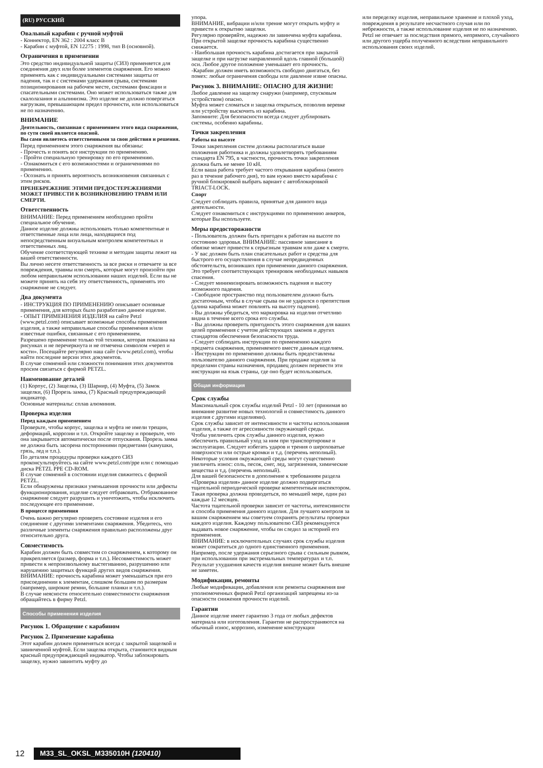(RU) РУССКИЙ
Овальный карабин с ручной муфтой
- Коннектор, EN 362 : 2004 класс B
- Карабин с муфтой, EN 12275 : 1998, тип B (основной).
Ограничения в применении
Это средство индивидуальной защиты (СИЗ) применяется для соединения двух или более элементов снаряжения. Его можно применять как с индивидуальными системами защиты от падения, так и с системами удержания срыва, системами позиционирования на рабочем месте, системами фиксации и спасательными системами. Оно может использоваться также для скалолазания и альпинизма. Это изделие не должно повергаться нагрузкам, превышающим предел прочности, или использоваться не по назначению.
ВНИМАНИЕ
Деятельность, связанная с применением этого вида снаряжения, по сути своей является опасной.
Вы сами являетесь ответственными за свои действия и решения.
Перед применением этого снаряжения вы обязаны:
- Прочесть и понять все инструкции по применению.
- Пройти специальную тренировку по его применению.
- Ознакомиться с его возможностями и ограничениями по применению.
- Осознать и принять вероятность возникновения связанных с этим рисков.
ПРЕНЕБРЕЖЕНИЕ ЭТИМИ ПРЕДОСТЕРЕЖЕНИЯМИ МОЖЕТ ПРИВЕСТИ К ВОЗНИКНОВЕНИЮ ТРАВМ ИЛИ СМЕРТИ.
Ответственность
ВНИМАНИЕ: Перед применением необходимо пройти специальное обучение.
Данное изделие должны использовать только компетентные и ответственные лица или лица, находящиеся под непосредственным визуальным контролем компетентных и ответственных лиц.
Обучение соответствующей технике и методам защиты лежит на вашей ответственности.
Вы лично несете ответственность за все риски и отвечаете за все повреждения, травмы или смерть, которые могут произойти при любом неправильном использовании наших изделий. Если вы не можете принять на себя эту ответственность, применять это снаряжение не следует.
Два документа
- ИНСТРУКЦИЯ ПО ПРИМЕНЕНИЮ описывает основные применения, для которых было разработано данное изделие.
- ОПЫТ ПРИМЕНЕНИЯ ИЗДЕЛИЯ на сайте Petzl (www.petzl.com) описывает возможные способы применения изделия, а также неправильные способы применения и/или известные ошибки, связанные с его применением.
Разрешено применение только той техники, которая показана на рисунках и не перечеркнута и не отмечена символом «череп и кости». Посещайте регулярно наш сайт (www.petzl.com), чтобы найти последние версии этих документов.
В случае сомнений или сложности понимания этих документов просим связаться с фирмой PETZL.
Наименование деталей
(1) Корпус, (2) Защелка, (3) Шарнир, (4) Муфта, (5) Замок защелки, (6) Прорезь замка, (7) Красный предупреждающий индикатор.
Основные материалы: сплав алюминия.
Проверка изделия
Перед каждым применением
Проверьте, чтобы корпус, защелка и муфта не имели трещин, деформаций, коррозии и т.п. Откройте защелку и проверьте, что она закрывается автоматически после отпускания. Прорезь замка не должна быть засорена посторонними предметами (камушки, грязь, лед и т.п.).
По деталям процедуры проверки каждого СИЗ проконсультируйтесь на сайте www.petzl.com/ppe или с помощью диска PETZL PPE CD-ROM.
В случае сомнений в состоянии изделия свяжитесь с фирмой PETZL.
Если обнаружены признаки уменьшения прочности или дефекты функционирования, изделие следует отбраковать. Отбракованное снаряжение следует разрушить и уничтожить, чтобы исключить последующее его применение.
В процессе применения
Очень важно регулярно проверять состояние изделия и его соединение с другими элементами снаряжения. Убедитесь, что различные элементы снаряжения правильно расположены друг относительно друга.
Совместимость
Карабин должен быть совместим со снаряжением, к которому он прикрепляется (размер, форма и т.п.). Несовместимость может привести к непроизвольному выстегиванию, разрушению или нарушению защитных функций других видов снаряжения.
ВНИМАНИЕ: прочность карабина может уменьшаться при его присоединении к элементам, слишком большим по размерам (например, широкие ремни, большие планки и т.п.).
В случае неясности относительно совместимости снаряжения обращайтесь в фирму Petzl.
Способы применения изделия
Рисунок 1. Обращение с карабином
Рисунок 2. Применение карабина
Этот карабин должен применяться всегда с закрытой защелкой и завинченной муфтой. Если защелка открыта, становится видным красный предупреждающий индикатор. Чтобы заблокировать защелку, нужно завинтить муфту до
упора.
ВНИМАНИЕ, вибрации и/или трение могут открыть муфту и привести к открытию защелки.
Регулярно проверяйте, надежно ли завинчена муфта карабина.
При открытой защелке прочность карабина существенно снижается.
- Наибольшая прочность карабина достигается при закрытой защелке и при нагрузке направленной вдоль главной (большой) оси. Любое другое положение уменьшает его прочность.
-Карабин должен иметь возможность свободно двигаться, без помех: любые ограничения свободы или давление извне опасны.
Рисунок 3. ВНИМАНИЕ: ОПАСНО ДЛЯ ЖИЗНИ!
Любое давление на защелку снаружи (например, спусковым устройством) опасно.
Муфта может сломаться и защелка открыться, позволив веревке или устройству выскочить из карабина.
Запомните: Для безопасности всегда следует дублировать системы, особенно карабины.
Точки закрепления
Работы на высоте
Точки закрепления систем должны располагаться выше положения работника и должны удовлетворять требованиям стандарта EN 795, в частности, прочность точки закрепления должна быть не менее 10 кН.
Если ваша работа требует частого открывания карабина (много раз в течение рабочего дня), то вам нужно вместо карабина с ручной блокировкой выбрать вариант с автоблокировкой TRIACT-LOCK.
Спорт
Следует соблюдать правила, принятые для данного вида деятельности.
Следует ознакомиться с инструкциями по применению анкеров, которые Вы используете.
Меры предосторожности
- Пользователь должен быть пригоден к работам на высоте по состоянию здоровья. ВНИМАНИЕ: пассивное зависание в обвязке может привести к серьезным травмам или даже к смерти.
- У вас должен быть план спасательных работ и средства для быстрого его осуществления в случае непредвиденных обстоятельств, возникших при применении данного снаряжения. Это требует соответствующих тренировок необходимых навыков спасения.
- Следует минимизировать возможность падения и высоту возможного падения.
- Свободное пространство под пользователем должно быть достаточным, чтобы в случае срыва он не ударился о препятствия (длина карабина может повлиять на высоту падения).
- Вы должны убедиться, что маркировка на изделии отчетливо видна в течение всего срока его службы.
- Вы должны проверить пригодность этого снаряжения для ваших целей применения с учетом действующих законов и других стандартов обеспечения безопасности труда.
- Следует соблюдать инструкции по применению каждого предмета снаряжения, применяемого вместе данным изделием.
- Инструкции по применению должны быть предоставлены пользователю данного снаряжения. При продаже изделия за пределами страны назначения, продавец должен перевести эти инструкции на язык страны, где оно будет использоваться.
Общая информация
Срок службы
Максимальный срок службы изделий Petzl - 10 лет (принимая во внимание развитие новых технологий и совместимость данного изделия с другими изделиями).
Срок службы зависит от интенсивности и частоты использования изделия, а также от агрессивности окружающей среды.
Чтобы увеличить срок службы данного изделия, нужно обеспечить правильный уход за ним при транспортировке и эксплуатации. Следует избегать ударов и трения о шероховатые поверхности или острые кромки и т.д. (перечень неполный).
Некоторые условия окружающей среды могут существенно увеличить износ: соль, песок, снег, лед, загрязнения, химические вещества и т.д. (перечень неполный).
Для вашей безопасности в дополнение к требованиям раздела «Проверка изделия» данное изделие должно подвергаться тщательной периодической проверке компетентным инспектором. Такая проверка должна проводиться, по меньшей мере, один раз каждые 12 месяцев.
Частота тщательной проверки зависит от частоты, интенсивности и способа применения данного изделия. Для лучшего контроля за вашим снаряжением мы советуем сохранять результаты проверки каждого изделия. Каждому пользователю СИЗ рекомендуется выдавать новое снаряжение, чтобы он следил за историей его применения.
ВНИМАНИЕ: в исключительных случаях срок службы изделия может сократиться до одного единственного применения. Например, после удержания серьезного срыва с сильным рывком, при использовании при экстремальных температурах и т.п. Результат ухудшения качеств изделия внешне может быть внешне не заметен.
Модификации, ремонты
Любые модификации, добавления или ремонты снаряжения вне уполномоченных фирмой Petzl организаций запрещены из-за опасности снижения прочности изделий.
Гарантии
Данное изделие имеет гарантию 3 года от любых дефектов материала или изготовления. Гарантии не распространяются на обычный износ, коррозию, изменение конструкции
или переделку изделия, неправильное хранение и плохой уход, повреждения в результате несчастного случая или по небрежности, а также использование изделия не по назначению.
Petzl не отвечает за последствия прямого, непрямого, случайного или другого ущерба полученного вследствии неправильного использования своих изделий.
12 M33_SL_OKSL_M335010H (120410)